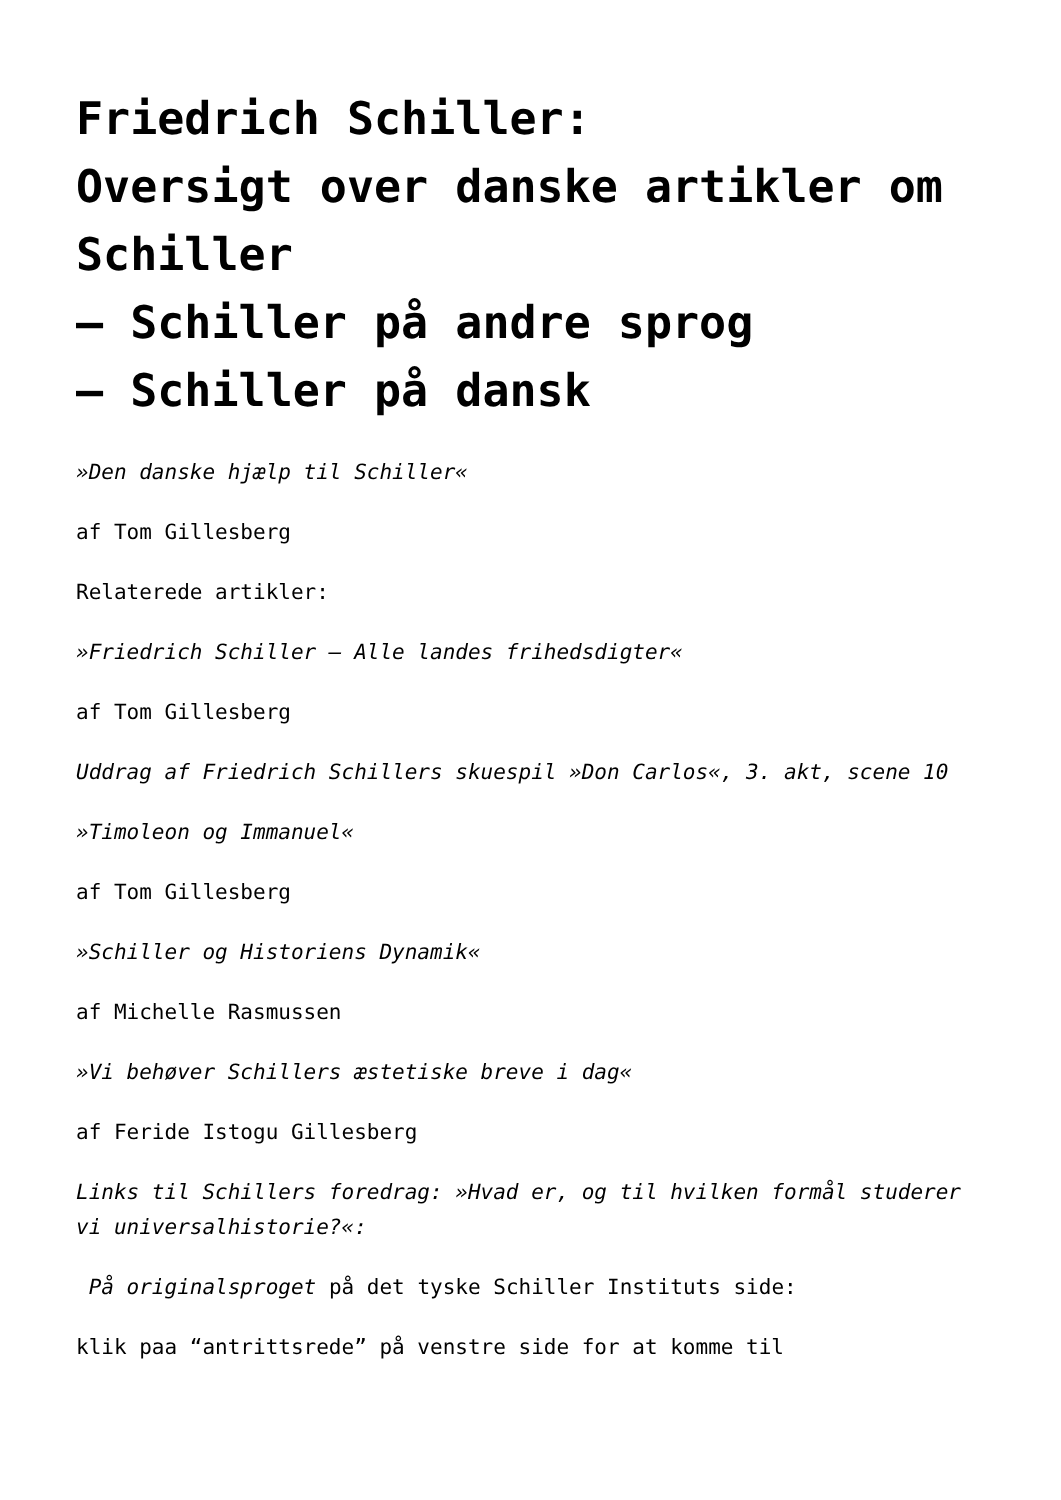Friedrich Schiller:
Oversigt over danske artikler om Schiller
– Schiller på andre sprog
– Schiller på dansk
»Den danske hjælp til Schiller«
af Tom Gillesberg
Relaterede artikler:
»Friedrich Schiller – Alle landes frihedsdigter«
af Tom Gillesberg
Uddrag af Friedrich Schillers skuespil »Don Carlos«, 3. akt, scene 10
»Timoleon og Immanuel«
af Tom Gillesberg
»Schiller og Historiens Dynamik«
af Michelle Rasmussen
»Vi behøver Schillers æstetiske breve i dag«
af Feride Istogu Gillesberg
Links til Schillers foredrag: »Hvad er, og til hvilken formål studerer vi universalhistorie?«:
På originalsproget på det tyske Schiller Instituts side:
klik paa “antrittsrede” på venstre side for at komme til